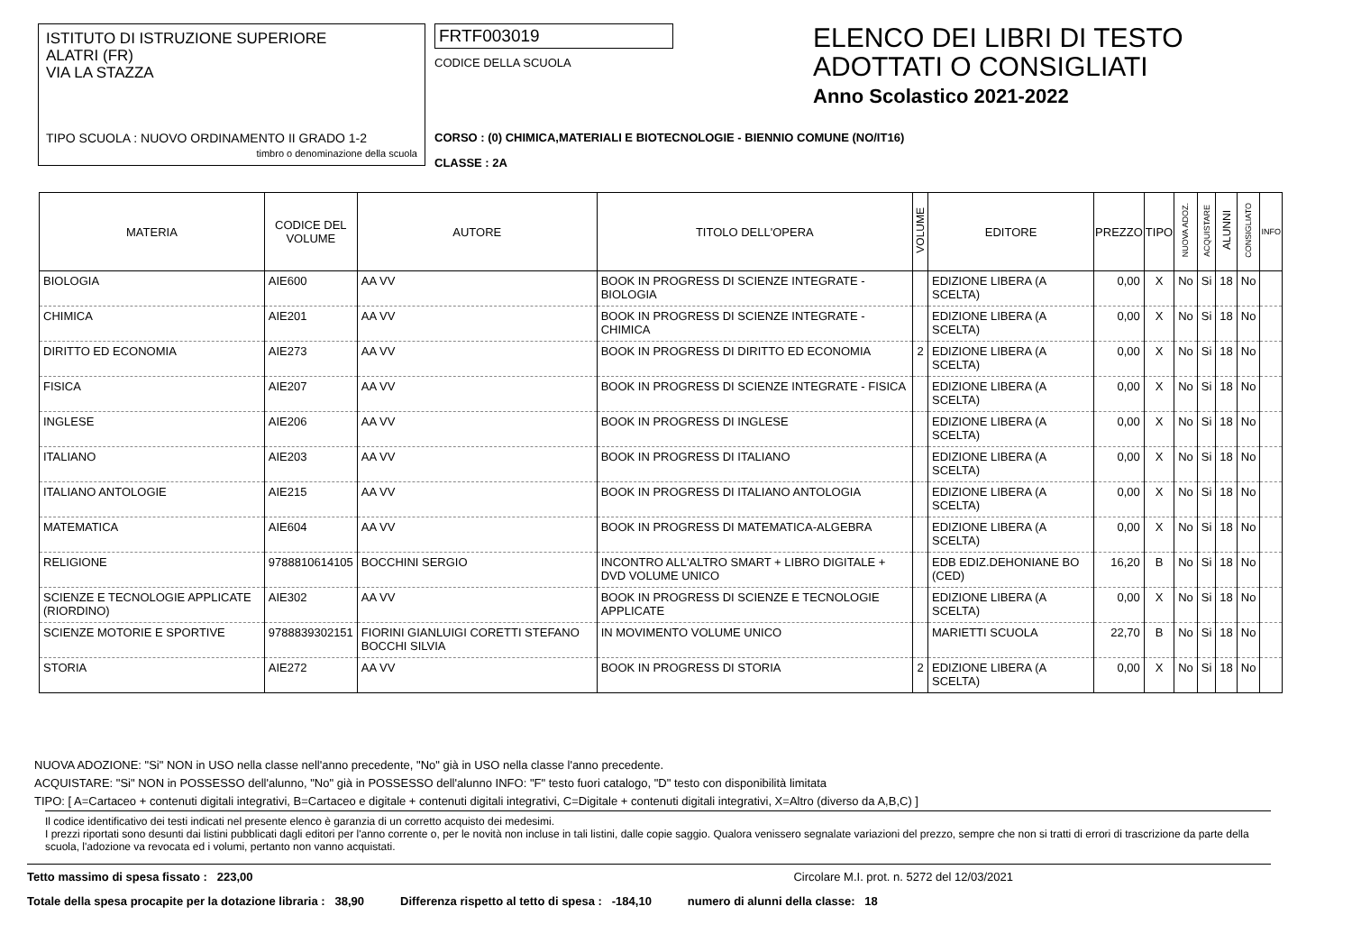ISTITUTO DI ISTRUZIONE SUPERIORE
ALATRI (FR)
VIA LA STAZZA
TIPO SCUOLA : NUOVO ORDINAMENTO II GRADO 1-2
timbro o denominazione della scuola
FRTF003019
CODICE DELLA SCUOLA
CORSO : (0) CHIMICA,MATERIALI E BIOTECNOLOGIE - BIENNIO COMUNE (NO/IT16)
CLASSE : 2A
ELENCO DEI LIBRI DI TESTO
ADOTTATI O CONSIGLIATI
Anno Scolastico 2021-2022
| MATERIA | CODICE DEL VOLUME | AUTORE | TITOLO DELL'OPERA | VOLUME | EDITORE | PREZZO | TIPO | NUOVA ADOZ. | ACQUISTARE | ALUNNI | CONSIGLIATO | INFO |
| --- | --- | --- | --- | --- | --- | --- | --- | --- | --- | --- | --- | --- |
| BIOLOGIA | AIE600 | AA VV | BOOK IN PROGRESS DI SCIENZE INTEGRATE - BIOLOGIA | | EDIZIONE LIBERA (A SCELTA) | 0,00 | X | No | Si | 18 | No | |
| CHIMICA | AIE201 | AA VV | BOOK IN PROGRESS DI SCIENZE INTEGRATE - CHIMICA | | EDIZIONE LIBERA (A SCELTA) | 0,00 | X | No | Si | 18 | No | |
| DIRITTO ED ECONOMIA | AIE273 | AA VV | BOOK IN PROGRESS DI DIRITTO ED ECONOMIA | 2 | EDIZIONE LIBERA (A SCELTA) | 0,00 | X | No | Si | 18 | No | |
| FISICA | AIE207 | AA VV | BOOK IN PROGRESS DI SCIENZE INTEGRATE - FISICA | | EDIZIONE LIBERA (A SCELTA) | 0,00 | X | No | Si | 18 | No | |
| INGLESE | AIE206 | AA VV | BOOK IN PROGRESS DI INGLESE | | EDIZIONE LIBERA (A SCELTA) | 0,00 | X | No | Si | 18 | No | |
| ITALIANO | AIE203 | AA VV | BOOK IN PROGRESS DI ITALIANO | | EDIZIONE LIBERA (A SCELTA) | 0,00 | X | No | Si | 18 | No | |
| ITALIANO ANTOLOGIE | AIE215 | AA VV | BOOK IN PROGRESS DI ITALIANO ANTOLOGIA | | EDIZIONE LIBERA (A SCELTA) | 0,00 | X | No | Si | 18 | No | |
| MATEMATICA | AIE604 | AA VV | BOOK IN PROGRESS DI MATEMATICA-ALGEBRA | | EDIZIONE LIBERA (A SCELTA) | 0,00 | X | No | Si | 18 | No | |
| RELIGIONE | 9788810614105 | BOCCHINI SERGIO | INCONTRO ALL'ALTRO SMART + LIBRO DIGITALE + DVD VOLUME UNICO | | EDB EDIZ.DEHONIANE BO (CED) | 16,20 | B | No | Si | 18 | No | |
| SCIENZE E TECNOLOGIE APPLICATE (RIORDINO) | AIE302 | AA VV | BOOK IN PROGRESS DI SCIENZE E TECNOLOGIE APPLICATE | | EDIZIONE LIBERA (A SCELTA) | 0,00 | X | No | Si | 18 | No | |
| SCIENZE MOTORIE E SPORTIVE | 9788839302151 | FIORINI GIANLUIGI CORETTI STEFANO BOCCHI SILVIA | IN MOVIMENTO VOLUME UNICO | | MARIETTI SCUOLA | 22,70 | B | No | Si | 18 | No | |
| STORIA | AIE272 | AA VV | BOOK IN PROGRESS DI STORIA | 2 | EDIZIONE LIBERA (A SCELTA) | 0,00 | X | No | Si | 18 | No | |
NUOVA ADOZIONE: "Si" NON in USO nella classe nell'anno precedente, "No" già in USO nella classe l'anno precedente.
ACQUISTARE: "Si" NON in POSSESSO dell'alunno, "No" già in POSSESSO dell'alunno INFO: "F" testo fuori catalogo, "D" testo con disponibilità limitata
TIPO: [ A=Cartaceo + contenuti digitali integrativi, B=Cartaceo e digitale + contenuti digitali integrativi, C=Digitale + contenuti digitali integrativi, X=Altro (diverso da A,B,C) ]
Il codice identificativo dei testi indicati nel presente elenco è garanzia di un corretto acquisto dei medesimi.
I prezzi riportati sono desunti dai listini pubblicati dagli editori per l'anno corrente o, per le novità non incluse in tali listini, dalle copie saggio. Qualora venissero segnalate variazioni del prezzo, sempre che non si tratti di errori di trascrizione da parte della scuola, l'adozione va revocata ed i volumi, pertanto non vanno acquistati.
Tetto massimo di spesa fissato : 223,00 Circolare M.I. prot. n. 5272 del 12/03/2021
Totale della spesa procapite per la dotazione libraria : 38,90 Differenza rispetto al tetto di spesa : -184,10 numero di alunni della classe: 18